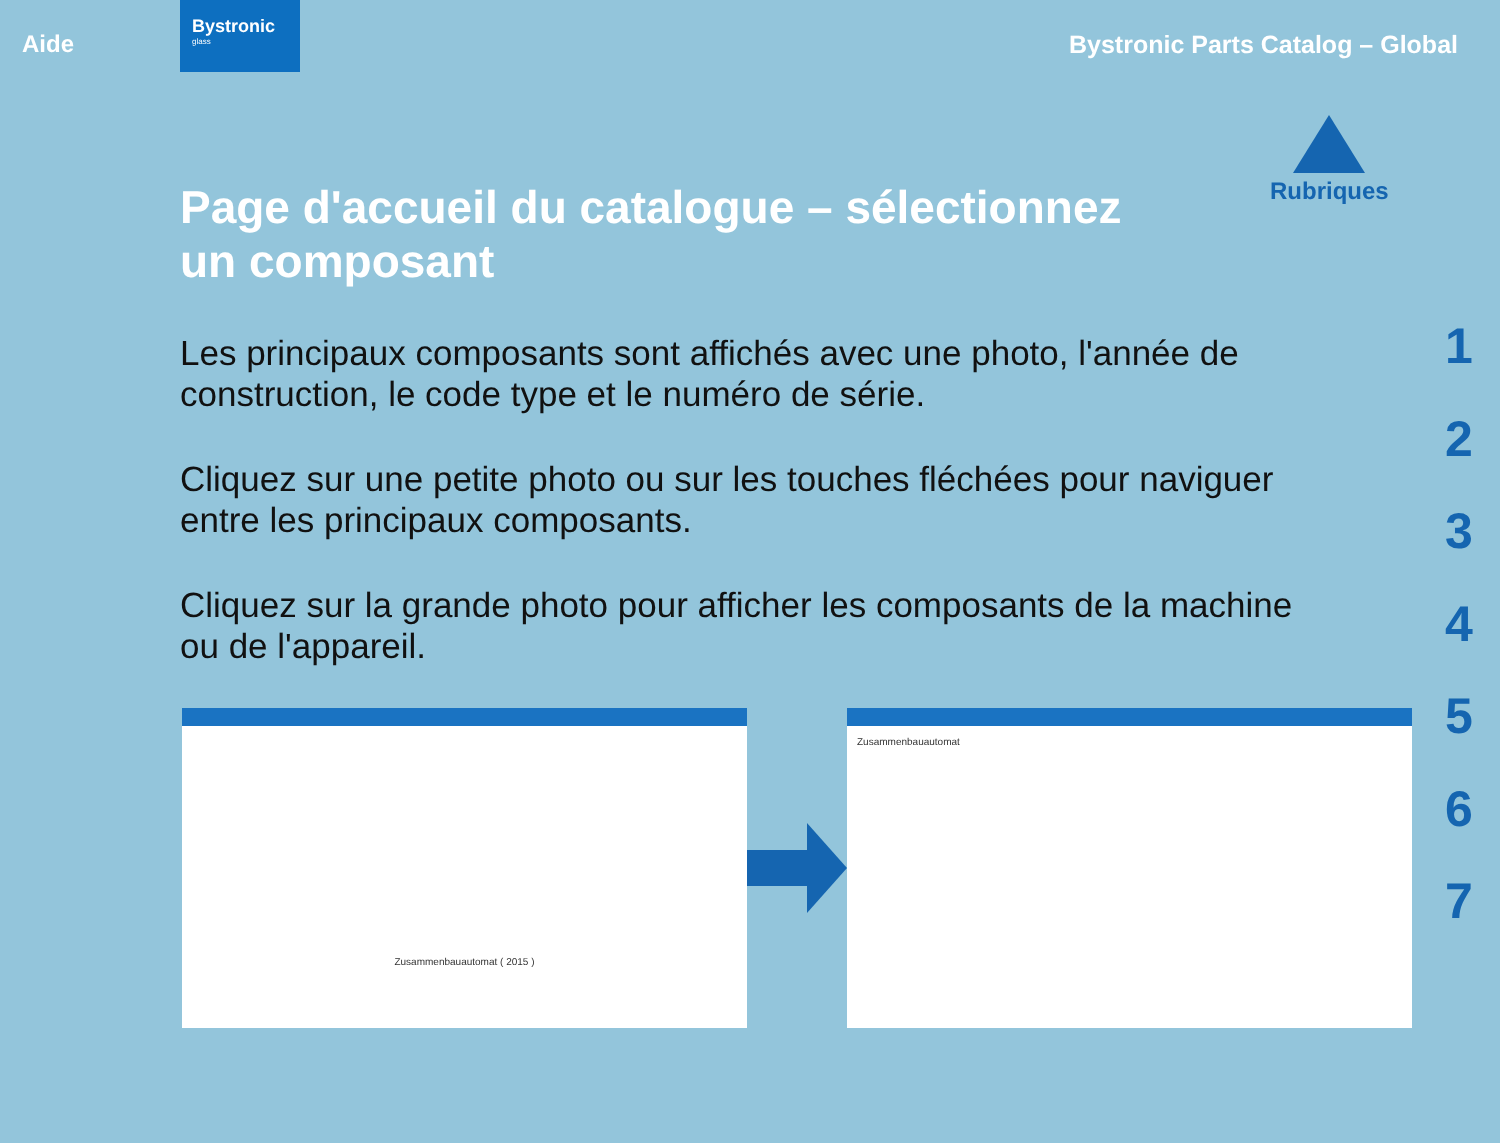Aide
Bystronic
glass
Bystronic Parts Catalog – Global
Rubriques
1
2
3
4
5
6
7
Page d'accueil du catalogue – sélectionnez un composant
Les principaux composants sont affichés avec une photo, l'année de construction, le code type et le numéro de série.
Cliquez sur une petite photo ou sur les touches fléchées pour naviguer entre les principaux composants.
Cliquez sur la grande photo pour afficher les composants de la machine ou de l'appareil.
Zusammenbauautomat ( 2015 )
Zusammenbauautomat